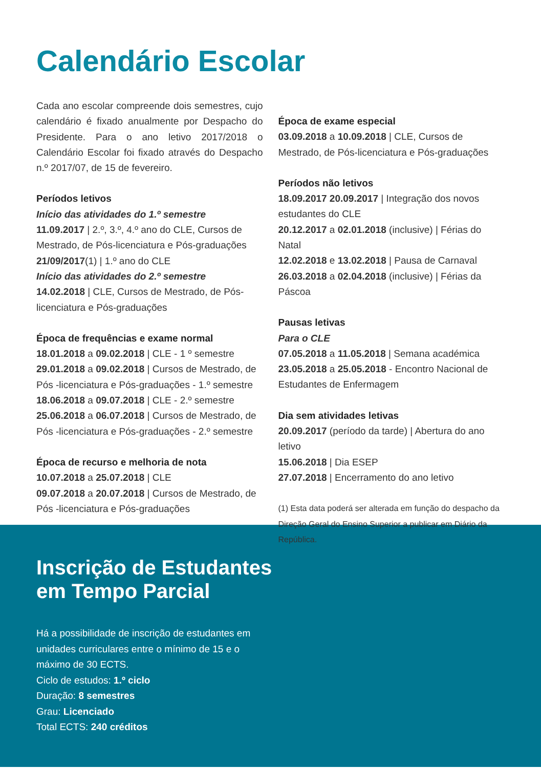Calendário Escolar
Cada ano escolar compreende dois semestres, cujo calendário é fixado anualmente por Despacho do Presidente. Para o ano letivo 2017/2018 o Calendário Escolar foi fixado através do Despacho n.º 2017/07, de 15 de fevereiro.
Períodos letivos
Início das atividades do 1.º semestre
11.09.2017 | 2.º, 3.º, 4.º ano do CLE, Cursos de Mestrado, de Pós-licenciatura e Pós-graduações
21/09/2017(1) | 1.º ano do CLE
Início das atividades do 2.º semestre
14.02.2018 | CLE, Cursos de Mestrado, de Pós-licenciatura e Pós-graduações
Época de frequências e exame normal
18.01.2018 a 09.02.2018 | CLE - 1 º semestre
29.01.2018 a 09.02.2018 | Cursos de Mestrado, de Pós -licenciatura e Pós-graduações - 1.º semestre
18.06.2018 a 09.07.2018 | CLE - 2.º semestre
25.06.2018 a 06.07.2018 | Cursos de Mestrado, de Pós -licenciatura e Pós-graduações - 2.º semestre
Época de recurso e melhoria de nota
10.07.2018 a 25.07.2018 | CLE
09.07.2018 a 20.07.2018 | Cursos de Mestrado, de Pós -licenciatura e Pós-graduações
Época de exame especial
03.09.2018 a 10.09.2018 | CLE, Cursos de Mestrado, de Pós-licenciatura e Pós-graduações
Períodos não letivos
18.09.2017 20.09.2017 | Integração dos novos estudantes do CLE
20.12.2017 a 02.01.2018 (inclusive) | Férias do Natal
12.02.2018 e 13.02.2018 | Pausa de Carnaval
26.03.2018 a 02.04.2018 (inclusive) | Férias da Páscoa
Pausas letivas
Para o CLE
07.05.2018 a 11.05.2018 | Semana académica
23.05.2018 a 25.05.2018 - Encontro Nacional de Estudantes de Enfermagem
Dia sem atividades letivas
20.09.2017 (período da tarde) | Abertura do ano letivo
15.06.2018 | Dia ESEP
27.07.2018 | Encerramento do ano letivo
(1) Esta data poderá ser alterada em função do despacho da Direção Geral do Ensino Superior a publicar em Diário da República.
Inscrição de Estudantes
em Tempo Parcial
Há a possibilidade de inscrição de estudantes em unidades curriculares entre o mínimo de 15 e o máximo de 30 ECTS.
Ciclo de estudos: 1.º ciclo
Duração: 8 semestres
Grau: Licenciado
Total ECTS: 240 créditos